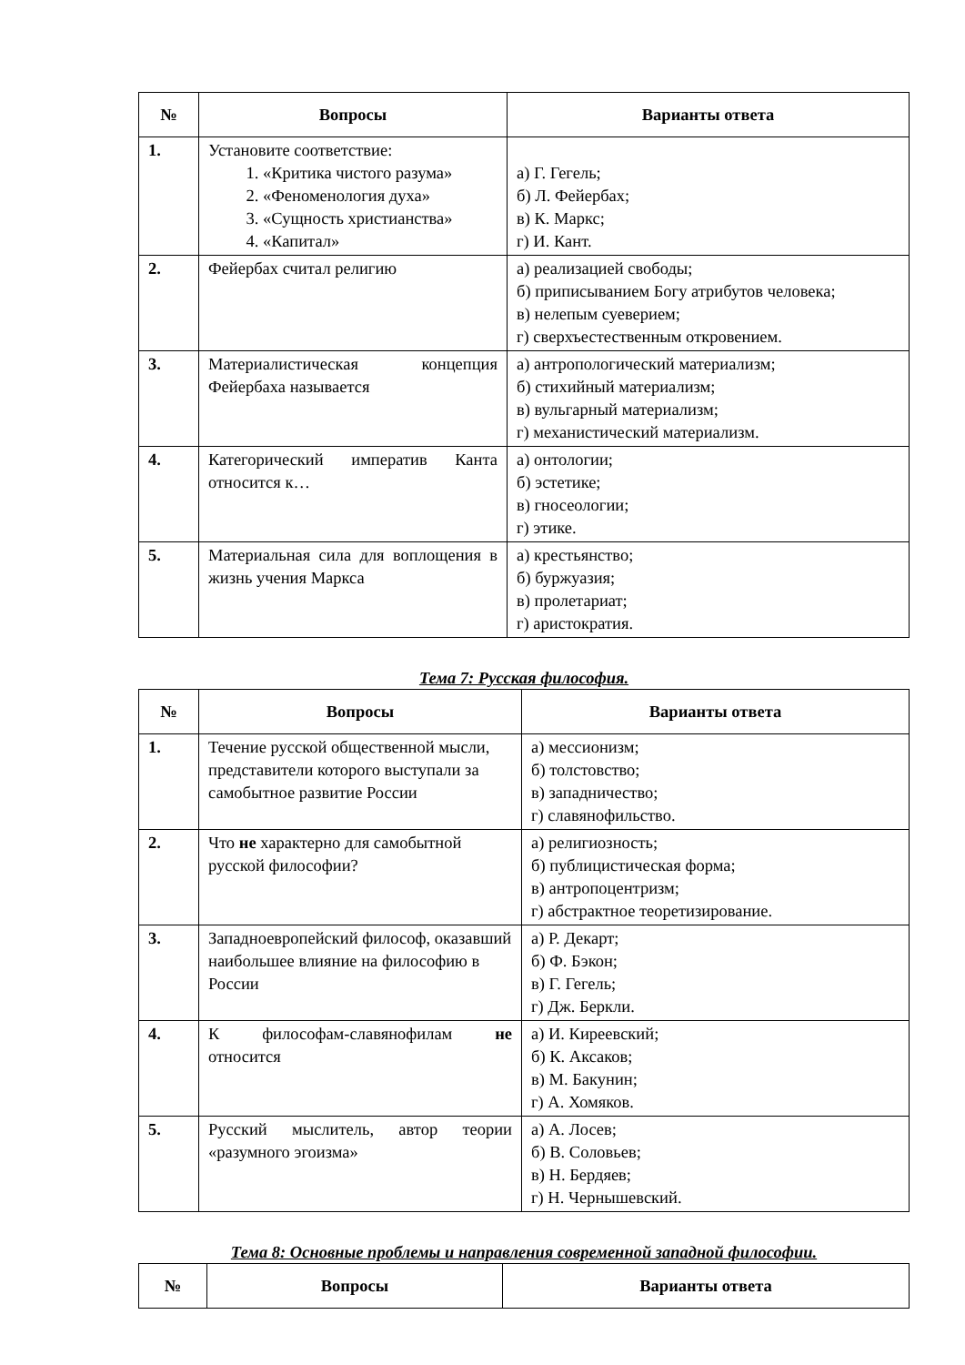| № | Вопросы | Варианты ответа |
| --- | --- | --- |
| 1. | Установите соответствие: 1. «Критика чистого разума» 2. «Феноменология духа» 3. «Сущность христианства» 4. «Капитал» | а) Г. Гегель; б) Л. Фейербах; в) К. Маркс; г) И. Кант. |
| 2. | Фейербах считал религию | а) реализацией свободы; б) приписыванием Богу атрибутов человека; в) нелепым суеверием; г) сверхъестественным откровением. |
| 3. | Материалистическая концепция Фейербаха называется | а) антропологический материализм; б) стихийный материализм; в) вульгарный материализм; г) механистический материализм. |
| 4. | Категорический императив Канта относится к… | а) онтологии; б) эстетике; в) гносеологии; г) этике. |
| 5. | Материальная сила для воплощения в жизнь учения Маркса | а) крестьянство; б) буржуазия; в) пролетариат; г) аристократия. |
Тема 7: Русская философия.
| № | Вопросы | Варианты ответа |
| --- | --- | --- |
| 1. | Течение русской общественной мысли, представители которого выступали за самобытное развитие России | а) мессионизм; б) толстовство; в) западничество; г) славянофильство. |
| 2. | Что не характерно для самобытной русской философии? | а) религиозность; б) публицистическая форма; в) антропоцентризм; г) абстрактное теоретизирование. |
| 3. | Западноевропейский философ, оказавший наибольшее влияние на философию в России | а) Р. Декарт; б) Ф. Бэкон; в) Г. Гегель; г) Дж. Беркли. |
| 4. | К философам-славянофилам не относится | а) И. Киреевский; б) К. Аксаков; в) М. Бакунин; г) А. Хомяков. |
| 5. | Русский мыслитель, автор теории «разумного эгоизма» | а) А. Лосев; б) В. Соловьев; в) Н. Бердяев; г) Н. Чернышевский. |
Тема 8: Основные проблемы и направления современной западной философии.
| № | Вопросы | Варианты ответа |
| --- | --- | --- |